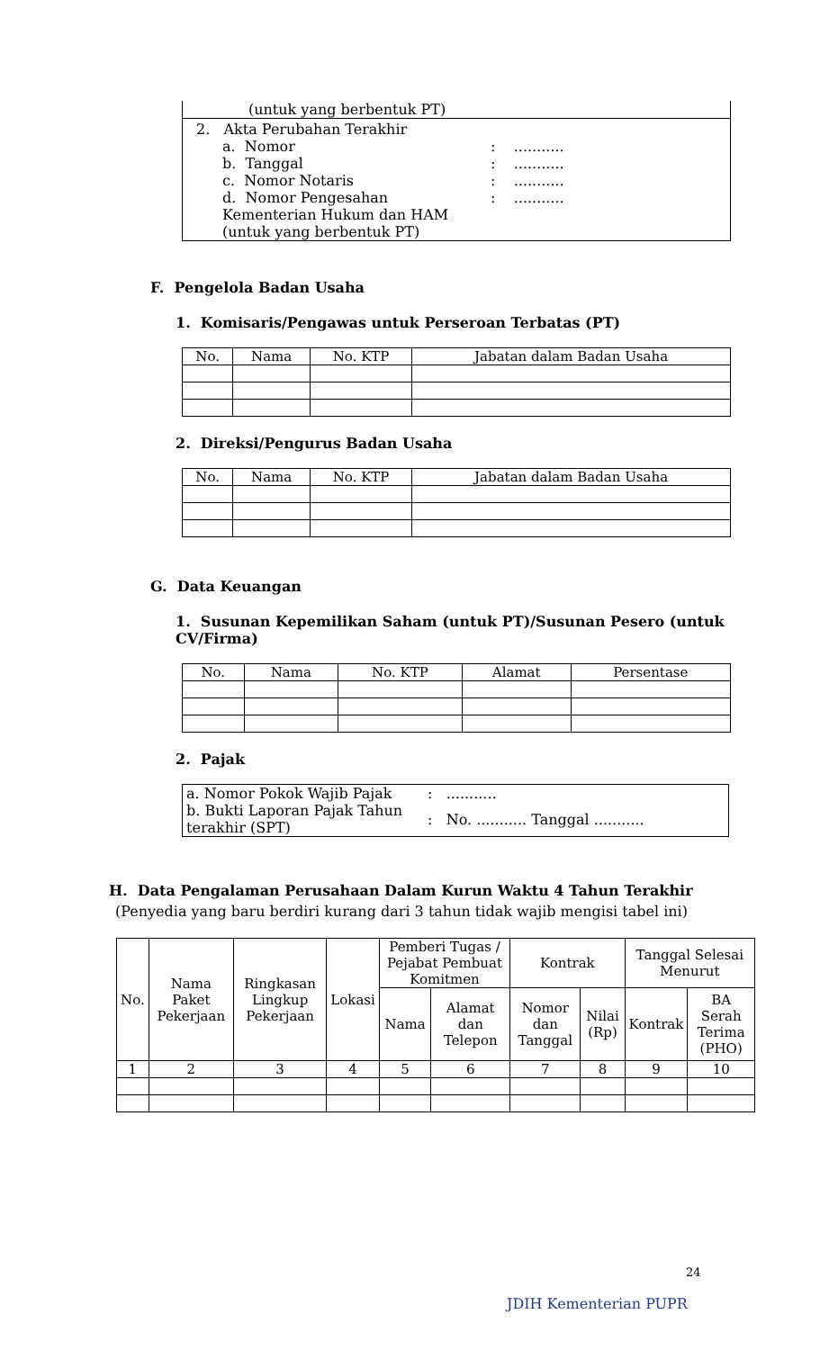(untuk yang berbentuk PT)
2. Akta Perubahan Terakhir
| a. Nomor | : ........... |
| b. Tanggal | : ........... |
| c. Nomor Notaris | : ........... |
| d. Nomor Pengesahan Kementerian Hukum dan HAM (untuk yang berbentuk PT) | : ........... |
F. Pengelola Badan Usaha
1. Komisaris/Pengawas untuk Perseroan Terbatas (PT)
| No. | Nama | No. KTP | Jabatan dalam Badan Usaha |
| --- | --- | --- | --- |
2. Direksi/Pengurus Badan Usaha
| No. | Nama | No. KTP | Jabatan dalam Badan Usaha |
| --- | --- | --- | --- |
G. Data Keuangan
1. Susunan Kepemilikan Saham (untuk PT)/Susunan Pesero (untuk CV/Firma)
| No. | Nama | No. KTP | Alamat | Persentase |
| --- | --- | --- | --- | --- |
2. Pajak
| a. Nomor Pokok Wajib Pajak | : ........... |
| b. Bukti Laporan Pajak Tahun terakhir (SPT) | : No. ........... Tanggal ........... |
H. Data Pengalaman Perusahaan Dalam Kurun Waktu 4 Tahun Terakhir
(Penyedia yang baru berdiri kurang dari 3 tahun tidak wajib mengisi tabel ini)
| No. | Nama Paket Pekerjaan | Ringkasan Lingkup Pekerjaan | Lokasi | Pemberi Tugas / Pejabat Pembuat Komitmen | | Kontrak | | Tanggal Selesai Menurut | |
| --- | --- | --- | --- | --- | --- | --- | --- | --- | --- |
| | | | | Nama | Alamat dan Telepon | Nomor dan Tanggal | Nilai (Rp) | Kontrak | BA Serah Terima (PHO) |
| 1 | 2 | 3 | 4 | 5 | 6 | 7 | 8 | 9 | 10 |
24
JDIH Kementerian PUPR